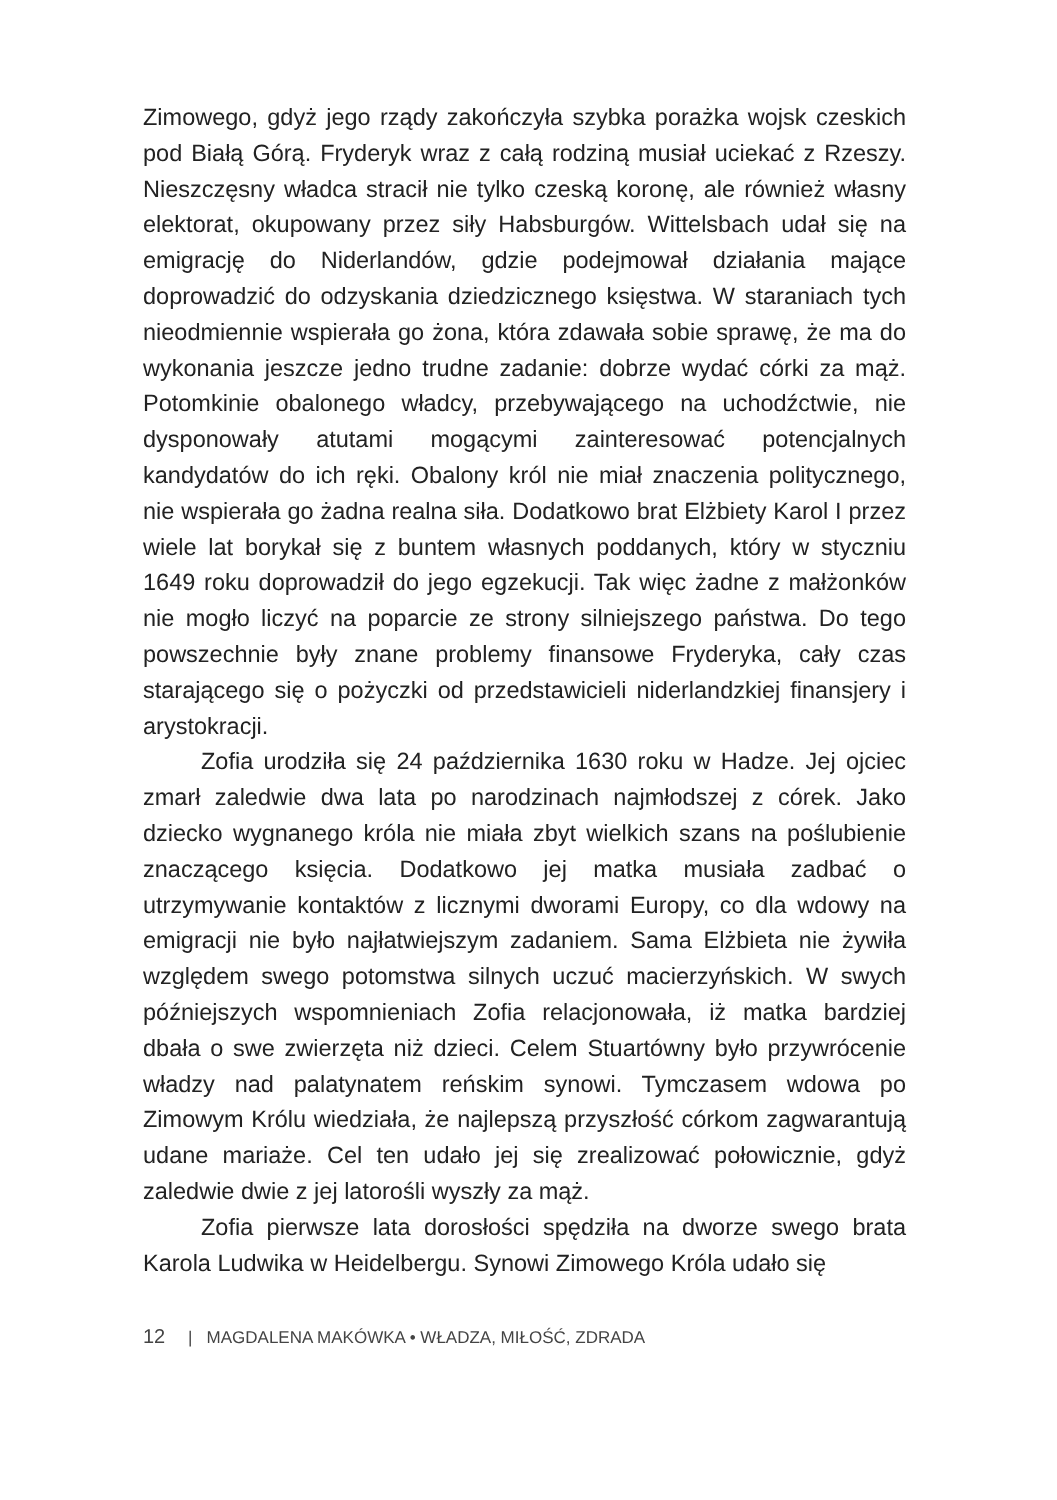Zimowego, gdyż jego rządy zakończyła szybka porażka wojsk czeskich pod Białą Górą. Fryderyk wraz z całą rodziną musiał uciekać z Rzeszy. Nieszczęsny władca stracił nie tylko czeską koronę, ale również własny elektorat, okupowany przez siły Habsburgów. Wittelsbach udał się na emigrację do Niderlandów, gdzie podejmował działania mające doprowadzić do odzyskania dziedzicznego księstwa. W staraniach tych nieodmiennie wspierała go żona, która zdawała sobie sprawę, że ma do wykonania jeszcze jedno trudne zadanie: dobrze wydać córki za mąż. Potomkinie obalonego władcy, przebywającego na uchodźctwie, nie dysponowały atutami mogącymi zainteresować potencjalnych kandydatów do ich ręki. Obalony król nie miał znaczenia politycznego, nie wspierała go żadna realna siła. Dodatkowo brat Elżbiety Karol I przez wiele lat borykał się z buntem własnych poddanych, który w styczniu 1649 roku doprowadził do jego egzekucji. Tak więc żadne z małżonków nie mogło liczyć na poparcie ze strony silniejszego państwa. Do tego powszechnie były znane problemy finansowe Fryderyka, cały czas starającego się o pożyczki od przedstawicieli niderlandzkiej finansjery i arystokracji.
Zofia urodziła się 24 października 1630 roku w Hadze. Jej ojciec zmarł zaledwie dwa lata po narodzinach najmłodszej z córek. Jako dziecko wygnanego króla nie miała zbyt wielkich szans na poślubienie znaczącego księcia. Dodatkowo jej matka musiała zadbać o utrzymywanie kontaktów z licznymi dworami Europy, co dla wdowy na emigracji nie było najłatwiejszym zadaniem. Sama Elżbieta nie żywiła względem swego potomstwa silnych uczuć macierzyńskich. W swych późniejszych wspomnieniach Zofia relacjonowała, iż matka bardziej dbała o swe zwierzęta niż dzieci. Celem Stuartówny było przywrócenie władzy nad palatynatem reńskim synowi. Tymczasem wdowa po Zimowym Królu wiedziała, że najlepszą przyszłość córkom zagwarantują udane mariaże. Cel ten udało jej się zrealizować połowicznie, gdyż zaledwie dwie z jej latorośli wyszły za mąż.
Zofia pierwsze lata dorosłości spędziła na dworze swego brata Karola Ludwika w Heidelbergu. Synowi Zimowego Króla udało się
12 | MAGDALENA MAKÓWKA • WŁADZA, MIŁOŚĆ, ZDRADA